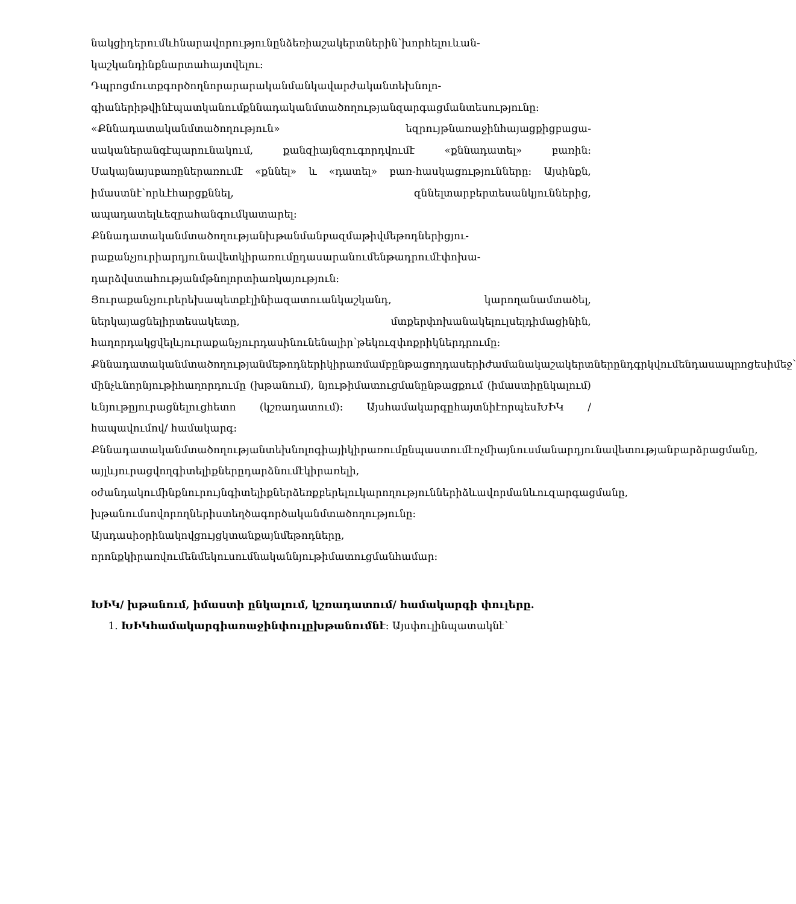նակցիդերումևհնարավորությունընձեռիաշակերտներին՝խորհելուևան-կաշկանդինքնարտահայտվելու:
Դպրոցմուտքգործողնորարարականմանկավարժականտեխնոլո-գիաներիթվինէպատկանումքննադականմտածողությանզարգացմանտեսությունը:
«Քննադատականմտածողություն» եզրույթնառաջինհայացքիցբացա-սականերանգէպարունակում, քանզիայնզուգորդվումէ «քննադատել» բառին: Սակայնայսբառըներառումէ «քննել» և «դատել» բառ-հասկացությունները: Այսինքն, իմաստնէ՝որևէհարցքննել, զննելտարբերտեսանկյուններից, ապադատելևեզրահանգումկատարել:
Քննադատականմտածողությանխթանմանբազմաթիվմեթոդներիցյու-րաքանչյուրիարդյունավետկիրառումըդասարանումենթադրումէփոխա-դարձվստահությանմթնոլորտիառկայություն:
Յուրաքանչյուրերեխապետքէլինիազատուանկաշկանդ, կարողանամտածել, ներկայացնելիրտեսակետը, մտքերփոխանակելուլսելդիմացինին, հաղորդակցվելևյուրաքանչյուրդասինունենալիր՝թեկուզփոքրիկներդրումը:
Քննադատականմտածողությանմեթոդներիկիրառմամբընթացողդասերիժամանակաշակերտներընդգրկվումենդասապրոցեսիմեջ՝ մինչևնորնյութիհաղորդումը (խթանում), նյութիմատուցմանընթացքում (իմաստիընկալում) ևնյութըյուրացնելուցհետո (կշռադատում): ԱյսհամակարգըհայտնիէորպեսԽԻԿ /հապավումով/ համակարգ:
Քննադատականմտածողությանտեխնոլոգիայիկիրառումընպաստումէոչմիայնուսմանարդյունավետությանբարձրացմանը, այլևյուրացվողգիտելիքներըդարձնումէկիրառելի, օժանդակումինքնուրույնգիտելիքներձեռքբերելուկարողություններիձևավորմանևուզարգացմանը, խթանումսովորողներիստեղծագործականմտածողությունը: Այսդասիօրինակովցույցկտանքայնմեթոդները, որոնքկիրառվումենմեկուսումնականնյութիմատուցմանհամար:
ԽԻԿ/ խթանում, իմաստի ընկալում, կշռադատում/ համակարգի փուլերը.
1. ԽԻԿհամակարգիառաջինփուլըխթանումնէ: Այսփուլինպատակնէ՝